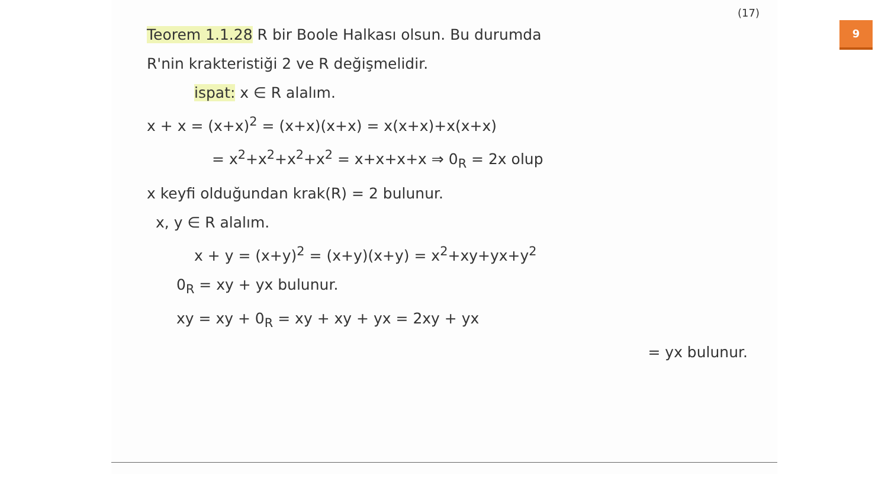(17)
Teorem 1.1.28 R bir Boole Halkası olsun. Bu durumda
R'nin krakteristiği 2 ve R değişmelidir.
ispat: x ∈ R alalım.
x + x = (x+x)<sup>2</sup> = (x+x)(x+x) = x(x+x)+x(x+x)
= x<sup>2</sup>+x<sup>2</sup>+x<sup>2</sup>+x<sup>2</sup> = x+x+x+x ⇒ 0<sub>R</sub> = 2x olup
x keyfi olduğundan krak(R) = 2 bulunur.
x, y ∈ R alalım.
x + y = (x+y)<sup>2</sup> = (x+y)(x+y) = x<sup>2</sup>+xy+yx+y<sup>2</sup>
0<sub>R</sub> = xy + yx bulunur.
xy = xy + 0<sub>R</sub> = xy + xy + yx = 2xy + yx
= yx bulunur.
9